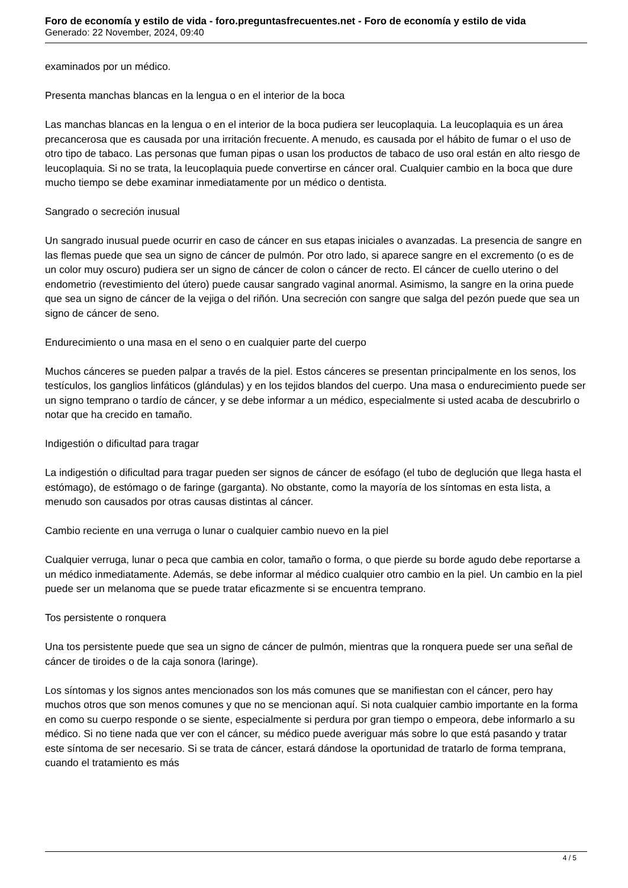Foro de economía y estilo de vida - foro.preguntasfrecuentes.net - Foro de economía y estilo de vida
Generado: 22 November, 2024, 09:40
examinados por un médico.
Presenta manchas blancas en la lengua o en el interior de la boca
Las manchas blancas en la lengua o en el interior de la boca pudiera ser leucoplaquia. La leucoplaquia es un área precancerosa que es causada por una irritación frecuente. A menudo, es causada por el hábito de fumar o el uso de otro tipo de tabaco. Las personas que fuman pipas o usan los productos de tabaco de uso oral están en alto riesgo de leucoplaquia. Si no se trata, la leucoplaquia puede convertirse en cáncer oral. Cualquier cambio en la boca que dure mucho tiempo se debe examinar inmediatamente por un médico o dentista.
Sangrado o secreción inusual
Un sangrado inusual puede ocurrir en caso de cáncer en sus etapas iniciales o avanzadas. La presencia de sangre en las flemas puede que sea un signo de cáncer de pulmón. Por otro lado, si aparece sangre en el excremento (o es de un color muy oscuro) pudiera ser un signo de cáncer de colon o cáncer de recto. El cáncer de cuello uterino o del endometrio (revestimiento del útero) puede causar sangrado vaginal anormal. Asimismo, la sangre en la orina puede que sea un signo de cáncer de la vejiga o del riñón. Una secreción con sangre que salga del pezón puede que sea un signo de cáncer de seno.
Endurecimiento o una masa en el seno o en cualquier parte del cuerpo
Muchos cánceres se pueden palpar a través de la piel. Estos cánceres se presentan principalmente en los senos, los testículos, los ganglios linfáticos (glándulas) y en los tejidos blandos del cuerpo. Una masa o endurecimiento puede ser un signo temprano o tardío de cáncer, y se debe informar a un médico, especialmente si usted acaba de descubrirlo o notar que ha crecido en tamaño.
Indigestión o dificultad para tragar
La indigestión o dificultad para tragar pueden ser signos de cáncer de esófago (el tubo de deglución que llega hasta el estómago), de estómago o de faringe (garganta). No obstante, como la mayoría de los síntomas en esta lista, a menudo son causados por otras causas distintas al cáncer.
Cambio reciente en una verruga o lunar o cualquier cambio nuevo en la piel
Cualquier verruga, lunar o peca que cambia en color, tamaño o forma, o que pierde su borde agudo debe reportarse a un médico inmediatamente. Además, se debe informar al médico cualquier otro cambio en la piel. Un cambio en la piel puede ser un melanoma que se puede tratar eficazmente si se encuentra temprano.
Tos persistente o ronquera
Una tos persistente puede que sea un signo de cáncer de pulmón, mientras que la ronquera puede ser una señal de cáncer de tiroides o de la caja sonora (laringe).
Los síntomas y los signos antes mencionados son los más comunes que se manifiestan con el cáncer, pero hay muchos otros que son menos comunes y que no se mencionan aquí. Si nota cualquier cambio importante en la forma en como su cuerpo responde o se siente, especialmente si perdura por gran tiempo o empeora, debe informarlo a su médico. Si no tiene nada que ver con el cáncer, su médico puede averiguar más sobre lo que está pasando y tratar este síntoma de ser necesario. Si se trata de cáncer, estará dándose la oportunidad de tratarlo de forma temprana, cuando el tratamiento es más
4 / 5